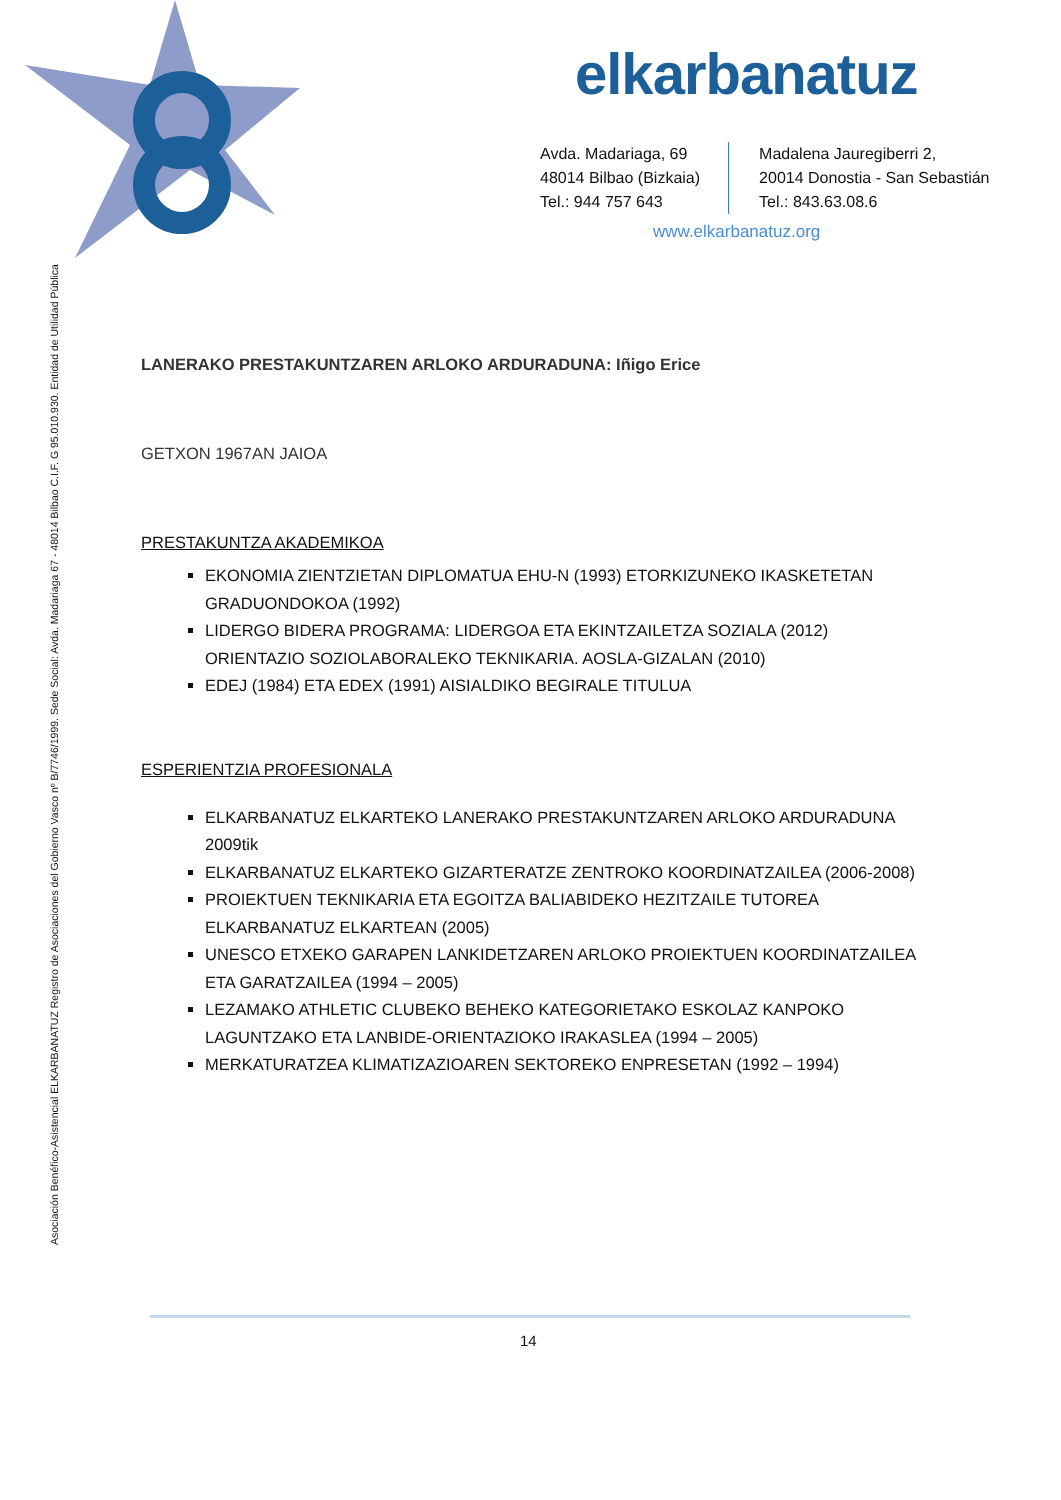elkarbanatuz
Avda. Madariaga, 69
48014 Bilbao (Bizkaia)
Tel.: 944 757 643
Madalena Jauregiberri 2,
20014 Donostia - San Sebastián
Tel.: 843.63.08.6
www.elkarbanatuz.org
Asociación Benéfico-Asistencial ELKARBANATUZ Registro de Asociaciones del Gobierno Vasco nº B/7746/1999. Sede Social: Avda. Madariaga 67 - 48014 Bilbao C.I.F. G 95.010.930. Entidad de Utilidad Pública
LANERAKO PRESTAKUNTZAREN ARLOKO ARDURADUNA: Iñigo Erice
GETXON 1967AN JAIOA
PRESTAKUNTZA AKADEMIKOA
EKONOMIA ZIENTZIETAN DIPLOMATUA EHU-N (1993) ETORKIZUNEKO IKASKETETAN GRADUONDOKOA (1992)
LIDERGO BIDERA PROGRAMA: LIDERGOA ETA EKINTZAILETZA SOZIALA (2012) ORIENTAZIO SOZIOLABORALEKO TEKNIKARIA. AOSLA-GIZALAN (2010)
EDEJ (1984) ETA EDEX (1991) AISIALDIKO BEGIRALE TITULUA
ESPERIENTZIA PROFESIONALA
ELKARBANATUZ ELKARTEKO LANERAKO PRESTAKUNTZAREN ARLOKO ARDURADUNA 2009tik
ELKARBANATUZ ELKARTEKO GIZARTERATZE ZENTROKO KOORDINATZAILEA (2006-2008)
PROIEKTUEN TEKNIKARIA ETA EGOITZA BALIABIDEKO HEZITZAILE TUTOREA ELKARBANATUZ ELKARTEAN (2005)
UNESCO ETXEKO GARAPEN LANKIDETZAREN ARLOKO PROIEKTUEN KOORDINATZAILEA ETA GARATZAILEA (1994 – 2005)
LEZAMAKO ATHLETIC CLUBEKO BEHEKO KATEGORIETAKO ESKOLAZ KANPOKO LAGUNTZAKO ETA LANBIDE-ORIENTAZIOKO IRAKASLEA (1994 – 2005)
MERKATURATZEA KLIMATIZAZIOAREN SEKTOREKO ENPRESETAN (1992 – 1994)
14